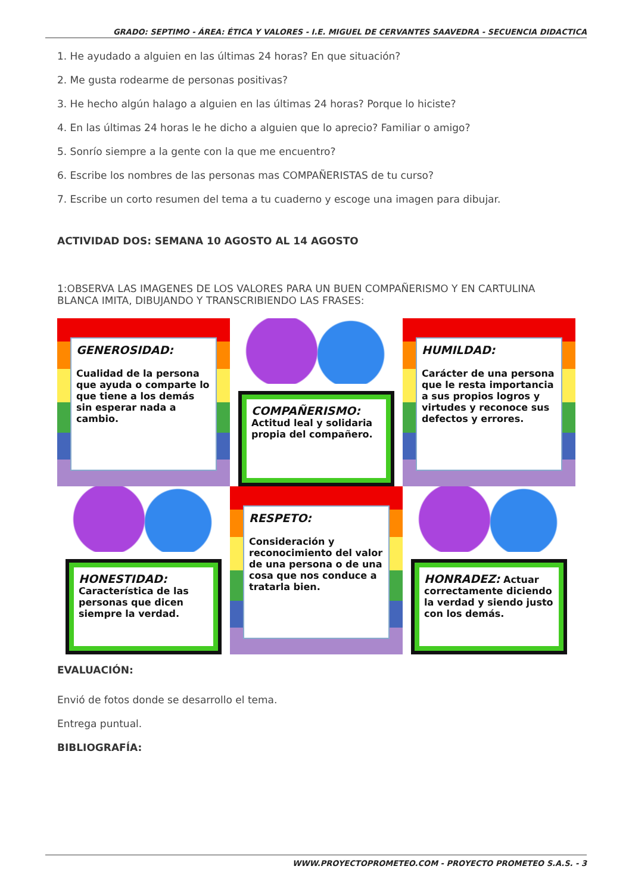GRADO: SEPTIMO - ÁREA: ÉTICA Y VALORES - I.E. MIGUEL DE CERVANTES SAAVEDRA - SECUENCIA DIDACTICA
1. He ayudado a alguien en las últimas 24 horas? En que situación?
2. Me gusta rodearme de personas positivas?
3. He hecho algún halago a alguien en las últimas 24 horas? Porque lo hiciste?
4. En las últimas 24 horas le he dicho a alguien que lo aprecio? Familiar o amigo?
5. Sonrío siempre a la gente con la que me encuentro?
6. Escribe los nombres de las personas mas COMPAÑERISTAS de tu curso?
7. Escribe un corto resumen del tema a tu cuaderno y escoge una imagen para dibujar.
ACTIVIDAD DOS: SEMANA 10 AGOSTO AL 14 AGOSTO
1:OBSERVA LAS IMAGENES DE LOS VALORES PARA UN BUEN COMPAÑERISMO Y EN CARTULINA BLANCA IMITA, DIBUJANDO Y TRANSCRIBIENDO LAS FRASES:
GENEROSIDAD:
Cualidad de la persona que ayuda o comparte lo que tiene a los demás sin esperar nada a cambio.
COMPAÑERISMO:
Actitud leal y solidaria propia del compañero.
HUMILDAD:
Carácter de una persona que le resta importancia a sus propios logros y virtudes y reconoce sus defectos y errores.
HONESTIDAD:
Característica de las personas que dicen siempre la verdad.
RESPETO:
Consideración y reconocimiento del valor de una persona o de una cosa que nos conduce a tratarla bien.
HONRADEZ: Actuar correctamente diciendo la verdad y siendo justo con los demás.
EVALUACIÓN:
Envió de fotos donde se desarrollo el tema.
Entrega puntual.
BIBLIOGRAFÍA:
WWW.PROYECTOPROMETEO.COM - PROYECTO PROMETEO S.A.S. - 3